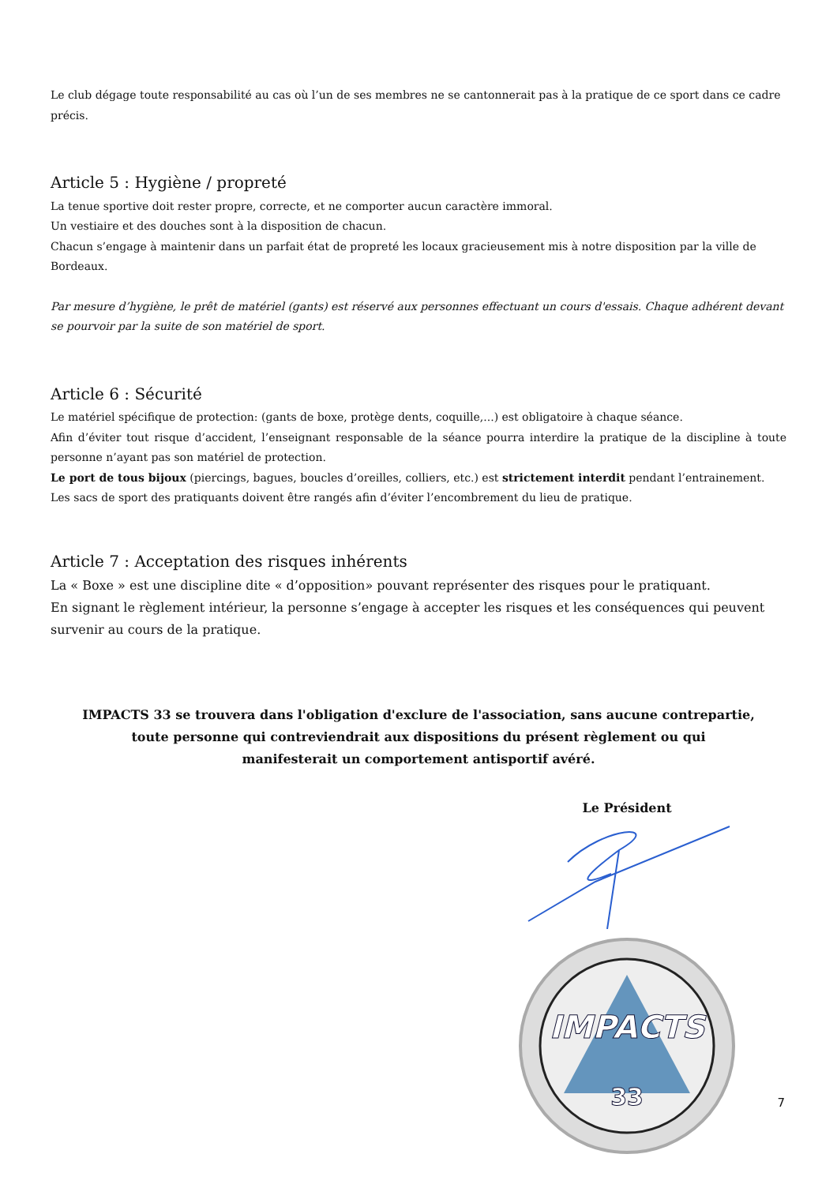Le club dégage toute responsabilité au cas où l’un de ses membres ne se cantonnerait pas à la pratique de ce sport dans ce cadre précis.
Article 5 : Hygiène / propreté
La tenue sportive doit rester propre, correcte, et ne comporter aucun caractère immoral.
Un vestiaire et des douches sont à la disposition de chacun.
Chacun s’engage à maintenir dans un parfait état de propreté les locaux gracieusement mis à notre disposition par la ville de Bordeaux.
Par mesure d’hygiène, le prêt de matériel (gants) est réservé aux personnes effectuant un cours d'essais. Chaque adhérent devant se pourvoir par la suite de son matériel de sport.
Article 6 : Sécurité
Le matériel spécifique de protection: (gants de boxe, protège dents, coquille,...) est obligatoire à chaque séance.
Afin d’éviter tout risque d’accident, l’enseignant responsable de la séance pourra interdire la pratique de la discipline à toute personne n’ayant pas son matériel de protection.
Le port de tous bijoux (piercings, bagues, boucles d’oreilles, colliers, etc.) est strictement interdit pendant l’entrainement.
Les sacs de sport des pratiquants doivent être rangés afin d’éviter l’encombrement du lieu de pratique.
Article 7 : Acceptation des risques inhérents
La « Boxe » est une discipline dite « d’opposition» pouvant représenter des risques pour le pratiquant.
En signant le règlement intérieur, la personne s’engage à accepter les risques et les conséquences qui peuvent survenir au cours de la pratique.
IMPACTS 33 se trouvera dans l'obligation d'exclure de l'association, sans aucune contrepartie, toute personne qui contreviendrait aux dispositions du présent règlement ou qui manifesterait un comportement antisportif avéré.
Le Président
IMPACTS
33
7